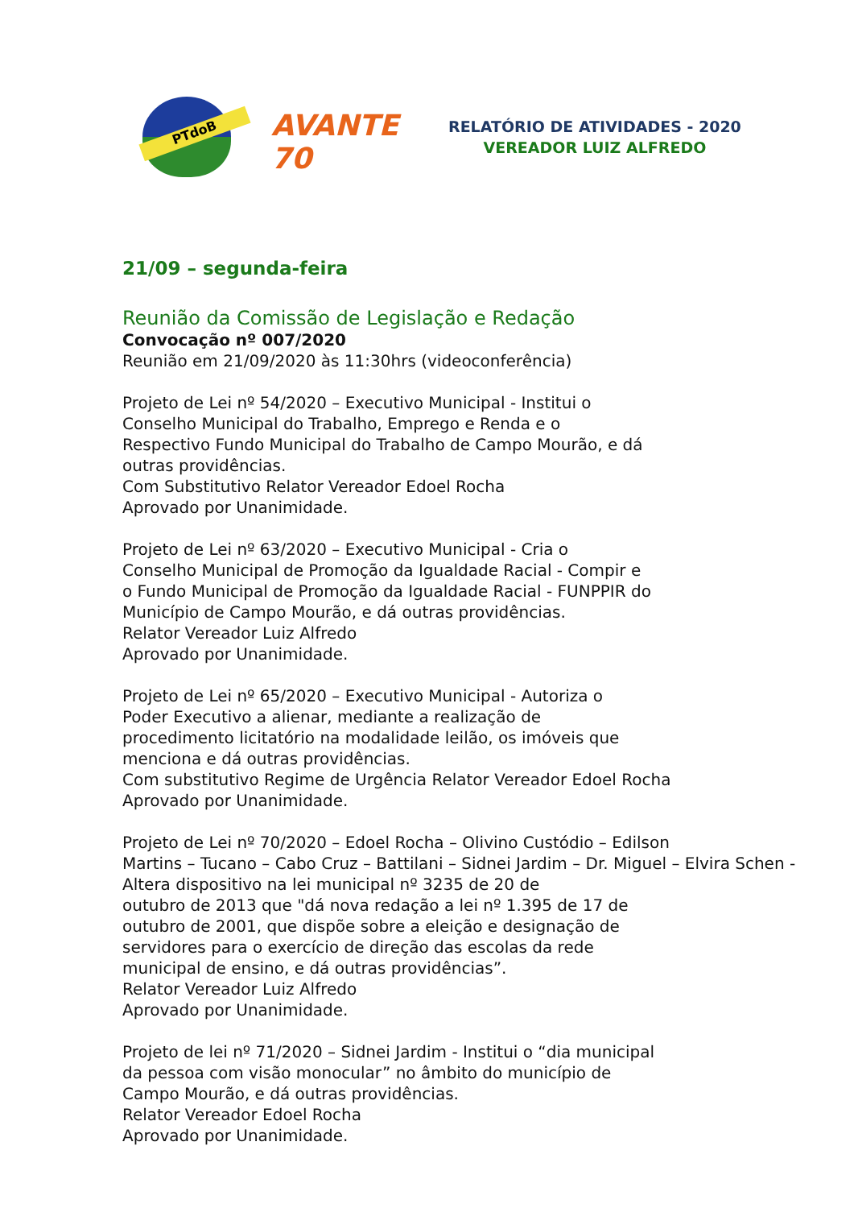PTdoB AVANTE 70
RELATÓRIO DE ATIVIDADES - 2020
VEREADOR LUIZ ALFREDO
21/09 – segunda-feira
Reunião da Comissão de Legislação e Redação
Convocação nº 007/2020
Reunião em 21/09/2020 às 11:30hrs (videoconferência)
Projeto de Lei nº 54/2020 – Executivo Municipal - Institui o
Conselho Municipal do Trabalho, Emprego e Renda e o
Respectivo Fundo Municipal do Trabalho de Campo Mourão, e dá
outras providências.
Com Substitutivo Relator Vereador Edoel Rocha
Aprovado por Unanimidade.
Projeto de Lei nº 63/2020 – Executivo Municipal - Cria o
Conselho Municipal de Promoção da Igualdade Racial - Compir e
o Fundo Municipal de Promoção da Igualdade Racial - FUNPPIR do
Município de Campo Mourão, e dá outras providências.
Relator Vereador Luiz Alfredo
Aprovado por Unanimidade.
Projeto de Lei nº 65/2020 – Executivo Municipal - Autoriza o
Poder Executivo a alienar, mediante a realização de
procedimento licitatório na modalidade leilão, os imóveis que
menciona e dá outras providências.
Com substitutivo Regime de Urgência Relator Vereador Edoel Rocha
Aprovado por Unanimidade.
Projeto de Lei nº 70/2020 – Edoel Rocha – Olivino Custódio – Edilson
Martins – Tucano – Cabo Cruz – Battilani – Sidnei Jardim – Dr. Miguel – Elvira Schen -
Altera dispositivo na lei municipal nº 3235 de 20 de
outubro de 2013 que "dá nova redação a lei nº 1.395 de 17 de
outubro de 2001, que dispõe sobre a eleição e designação de
servidores para o exercício de direção das escolas da rede
municipal de ensino, e dá outras providências”.
Relator Vereador Luiz Alfredo
Aprovado por Unanimidade.
Projeto de lei nº 71/2020 – Sidnei Jardim - Institui o “dia municipal
da pessoa com visão monocular” no âmbito do município de
Campo Mourão, e dá outras providências.
Relator Vereador Edoel Rocha
Aprovado por Unanimidade.